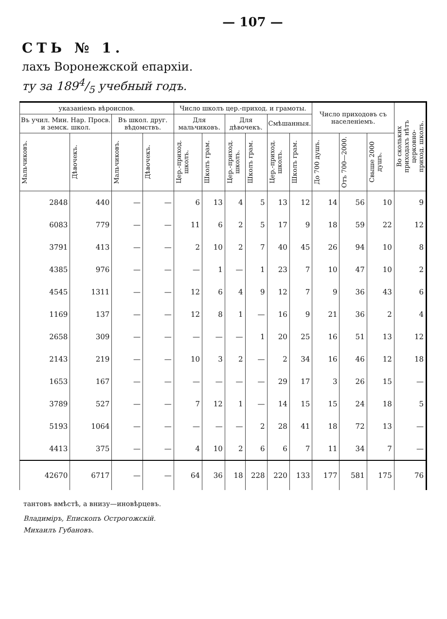— 107 —
СТЬ № 1.
лахъ Воронежской епархіи.
ту за 1894/5 учебный годъ.
| указаніемъ вѣроиспов. | | | | Число школъ цер.-приход. и грамоты. | | | | | | Число приходовъ съ населеніемъ. | | | Во скольких приходахъ нѣтъ церковно-приход. школъ. |
| --- | --- | --- | --- | --- | --- | --- | --- | --- | --- | --- | --- | --- | --- |
| Въ учил. Мин. Нар. Просв. и земск. школ. | | Въ школ. друг. вѣдомствъ. | | Для мальчиковъ. | | Для дѣвочекъ. | | Смѣшанныя. | | | | | |
| Мальчиковъ. | Дѣвочекъ. | Мальчиковъ. | Дѣвочекъ. | Цер.-приход. школъ. | Школъ грам. | Цер.-приход. школъ. | Школъ грам. | Цер.-приход. школъ. | Школъ грам. | До 700 душъ. | Отъ 700—2000. | Свыше 2000 душъ. | |
| 2848 | 440 | — | — | 6 | 13 | 4 | 5 | 13 | 12 | 14 | 56 | 10 | 9 |
| 6083 | 779 | — | — | 11 | 6 | 2 | 5 | 17 | 9 | 18 | 59 | 22 | 12 |
| 3791 | 413 | — | — | 2 | 10 | 2 | 7 | 40 | 45 | 26 | 94 | 10 | 8 |
| 4385 | 976 | — | — | — | 1 | — | 1 | 23 | 7 | 10 | 47 | 10 | 2 |
| 4545 | 1311 | — | — | 12 | 6 | 4 | 9 | 12 | 7 | 9 | 36 | 43 | 6 |
| 1169 | 137 | — | — | 12 | 8 | 1 | — | 16 | 9 | 21 | 36 | 2 | 4 |
| 2658 | 309 | — | — | — | — | — | 1 | 20 | 25 | 16 | 51 | 13 | 12 |
| 2143 | 219 | — | — | 10 | 3 | 2 | — | 2 | 34 | 16 | 46 | 12 | 18 |
| 1653 | 167 | — | — | — | — | — | — | 29 | 17 | 3 | 26 | 15 | — |
| 3789 | 527 | — | — | 7 | 12 | 1 | — | 14 | 15 | 15 | 24 | 18 | 5 |
| 5193 | 1064 | — | — | — | — | — | 2 | 28 | 41 | 18 | 72 | 13 | — |
| 4413 | 375 | — | — | 4 | 10 | 2 | 6 | 6 | 7 | 11 | 34 | 7 | — |
| 42670 | 6717 | — | — | 64 | 36 | 18 | 228 | 220 | 133 | 177 | 581 | 175 | 76 |
тантовъ вмѣстѣ, а внизу—иновѣрцевъ.
Владиміръ, Епископъ Острогожскій.
Михаилъ Губановъ.